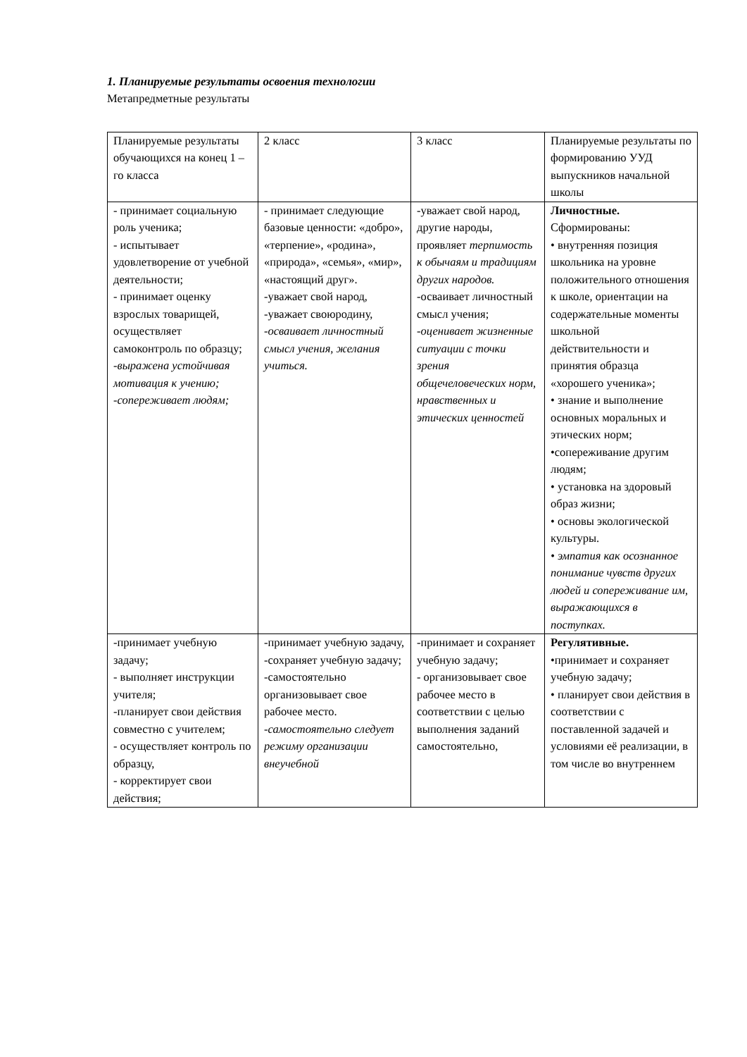1. Планируемые результаты освоения технологии
Метапредметные результаты
| Планируемые результаты обучающихся на конец 1 – го класса | 2 класс | 3 класс | Планируемые результаты по формированию УУД выпускников начальной школы |
| - принимает социальную роль ученика; - испытывает удовлетворение от учебной деятельности; - принимает оценку взрослых товарищей, осуществляет самоконтроль по образцу; -выражена устойчивая мотивация к учению; -сопереживает людям; | - принимает следующие базовые ценности: «добро», «терпение», «родина», «природа», «семья», «мир», «настоящий друг». -уважает свой народ, -уважает своюродину, -осваивает личностный смысл учения, желания учиться. | -уважает свой народ, другие народы, проявляет терпимость к обычаям и традициям других народов. -осваивает личностный смысл учения; -оценивает жизненные ситуации с точки зрения общечеловеческих норм, нравственных и этических ценностей | Личностные. Сформированы: • внутренняя позиция школьника на уровне положительного отношения к школе, ориентации на содержательные моменты школьной действительности и принятия образца «хорошего ученика»; • знание и выполнение основных моральных и этических норм; •сопереживание другим людям; • установка на здоровый образ жизни; • основы экологической культуры. • эмпатия как осознанное понимание чувств других людей и сопереживание им, выражающихся в поступках. |
| -принимает учебную задачу; - выполняет инструкции учителя; -планирует свои действия совместно с учителем; - осуществляет контроль по образцу, - корректирует свои действия; | -принимает учебную задачу, -сохраняет учебную задачу; -самостоятельно организовывает свое рабочее место. -самостоятельно следует режиму организации внеучебной | -принимает и сохраняет учебную задачу; - организовывает свое рабочее место в соответствии с целью выполнения заданий самостоятельно, | Регулятивные. •принимает и сохраняет учебную задачу; • планирует свои действия в соответствии с поставленной задачей и условиями её реализации, в том числе во внутреннем |